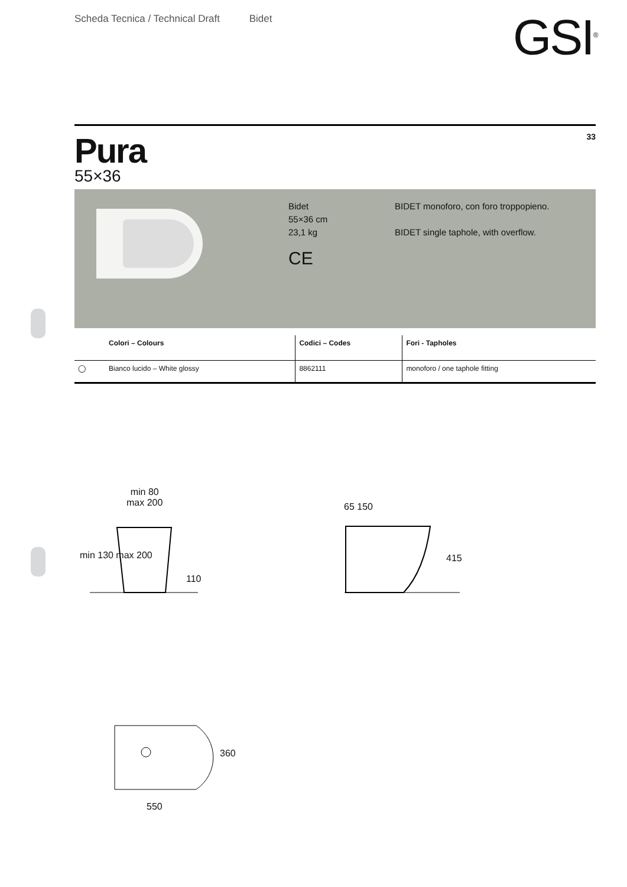Scheda Tecnica / Technical Draft Bidet
GSI<sup>®</sup>
33
Pura
55×36
Bidet
55×36 cm
23,1 kg
CE
BIDET monoforo, con foro troppopieno.
BIDET single taphole, with overflow.
| | Colori – Colours | Codici – Codes | Fori - Tapholes |
| --- | --- | --- | --- |
| ◯ | Bianco lucido – White glossy | 8862111 | monoforo / one taphole fitting |
min 80
max 200
min 130 max 200
110
65 150
415
360
550